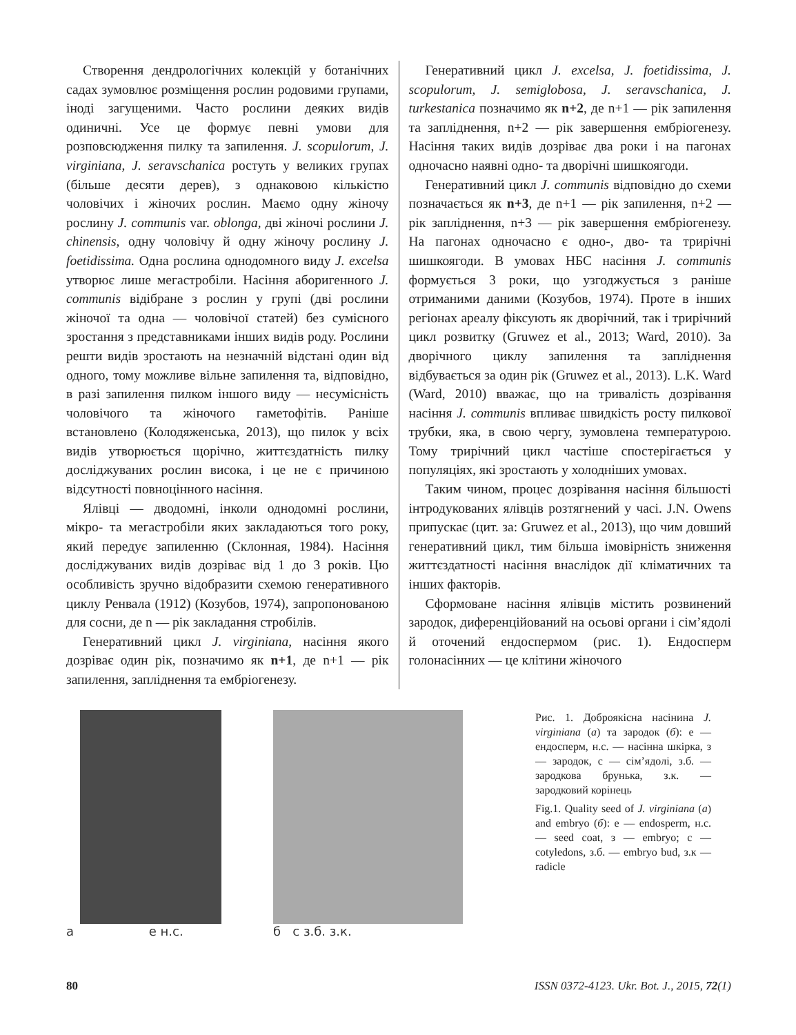Створення дендрологічних колекцій у ботанічних садах зумовлює розміщення рослин родовими групами, іноді загущеними. Часто рослини деяких видів одиничні. Усе це формує певні умови для розповсюдження пилку та запилення. J. scopulorum, J. virginiana, J. seravschanica ростуть у великих групах (більше десяти дерев), з однаковою кількістю чоловічих і жіночих рослин. Маємо одну жіночу рослину J. communis var. oblonga, дві жіночі рослини J. chinensis, одну чоловічу й одну жіночу рослину J. foetidissima. Одна рослина однодомного виду J. excelsa утворює лише мегастробіли. Насіння аборигенного J. communis відібране з рослин у групі (дві рослини жіночої та одна — чоловічої статей) без сумісного зростання з представниками інших видів роду. Рослини решти видів зростають на незначній відстані один від одного, тому можливе вільне запилення та, відповідно, в разі запилення пилком іншого виду — несумісність чоловічого та жіночого гаметофітів. Раніше встановлено (Колодяженська, 2013), що пилок у всіх видів утворюється щорічно, життєздатність пилку досліджуваних рослин висока, і це не є причиною відсутності повноцінного насіння.
Ялівці — дводомні, інколи однодомні рослини, мікро- та мегастробіли яких закладаються того року, який передує запиленню (Склонная, 1984). Насіння досліджуваних видів дозріває від 1 до 3 років. Цю особливість зручно відобразити схемою генеративного циклу Ренвала (1912) (Козубов, 1974), запропонованою для сосни, де n — рік закладання стробілів.
Генеративний цикл J. virginiana, насіння якого дозріває один рік, позначимо як n+1, де n+1 — рік запилення, запліднення та ембріогенезу.
Генеративний цикл J. excelsa, J. foetidissima, J. scopulorum, J. semiglobosa, J. seravschanica, J. turkestanica позначимо як n+2, де n+1 — рік запилення та запліднення, n+2 — рік завершення ембріогенезу. Насіння таких видів дозріває два роки і на пагонах одночасно наявні одно- та дворічні шишкоягоди.
Генеративний цикл J. communis відповідно до схеми позначається як n+3, де n+1 — рік запилення, n+2 — рік запліднення, n+3 — рік завершення ембріогенезу. На пагонах одночасно є одно-, дво- та трирічні шишкоягоди. В умовах НБС насіння J. communis формується 3 роки, що узгоджується з раніше отриманими даними (Козубов, 1974). Проте в інших регіонах ареалу фіксують як дворічний, так і трирічний цикл розвитку (Gruwez et al., 2013; Ward, 2010). За дворічного циклу запилення та запліднення відбувається за один рік (Gruwez et al., 2013). L.K. Ward (Ward, 2010) вважає, що на тривалість дозрівання насіння J. communis впливає швидкість росту пилкової трубки, яка, в свою чергу, зумовлена температурою. Тому трирічний цикл частіше спостерігається у популяціях, які зростають у холодніших умовах.
Таким чином, процес дозрівання насіння більшості інтродукованих ялівців розтягнений у часі. J.N. Owens припускає (цит. за: Gruwez et al., 2013), що чим довший генеративний цикл, тим більша імовірність зниження життєздатності насіння внаслідок дії кліматичних та інших факторів.
Сформоване насіння ялівців містить розвинений зародок, диференційований на осьові органи і сім’ядолі й оточений ендоспермом (рис. 1). Ендосперм голонасінних — це клітини жіночого
а е н.с. б с з.б. з.к.
Рис. 1. Доброякісна насінина J. virginiana (а) та зародок (б): е — ендосперм, н.с. — насінна шкірка, з — зародок, с — сім’ядолі, з.б. — зародкова брунька, з.к. — зародковий корінець
Fig.1. Quality seed of J. virginiana (a) and embryo (б): е — endosperm, н.с. — seed coat, з — embryo; с — cotyledons, з.б. — embryo bud, з.к — radicle
80 ISSN 0372-4123. Ukr. Bot. J., 2015, 72(1)